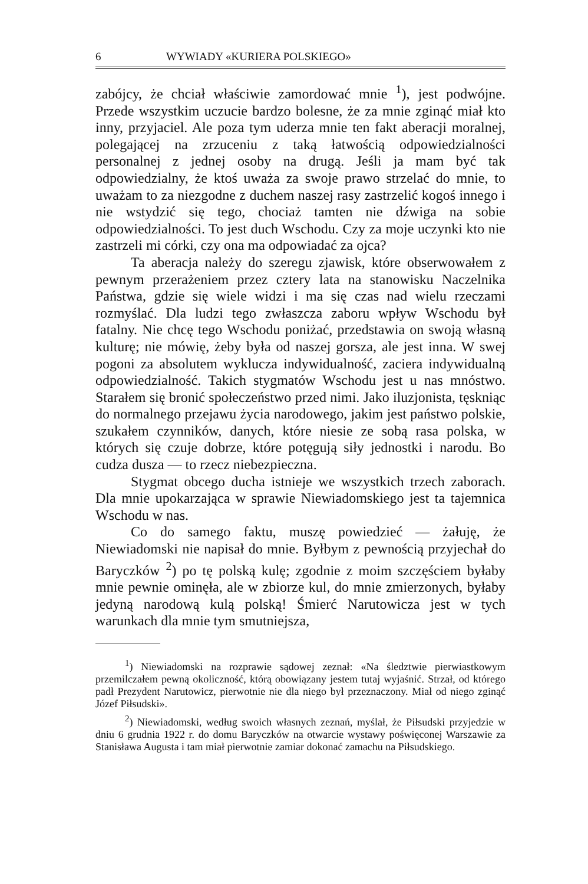6 WYWIADY «KURIERA POLSKIEGO»
zabójcy, że chciał właściwie zamordować mnie <sup>1</sup>), jest podwójne. Przede wszystkim uczucie bardzo bolesne, że za mnie zginąć miał kto inny, przyjaciel. Ale poza tym uderza mnie ten fakt aberacji moralnej, polegającej na zrzuceniu z taką łatwością odpowiedzialności personalnej z jednej osoby na drugą. Jeśli ja mam być tak odpowiedzialny, że ktoś uważa za swoje prawo strzelać do mnie, to uważam to za niezgodne z duchem naszej rasy zastrzelić kogoś innego i nie wstydzić się tego, chociaż tamten nie dźwiga na sobie odpowiedzialności. To jest duch Wschodu. Czy za moje uczynki kto nie zastrzeli mi córki, czy ona ma odpowiadać za ojca?
Ta aberacja należy do szeregu zjawisk, które obserwowałem z pewnym przerażeniem przez cztery lata na stanowisku Naczelnika Państwa, gdzie się wiele widzi i ma się czas nad wielu rzeczami rozmyślać. Dla ludzi tego zwłaszcza zaboru wpływ Wschodu był fatalny. Nie chcę tego Wschodu poniżać, przedstawia on swoją własną kulturę; nie mówię, żeby była od naszej gorsza, ale jest inna. W swej pogoni za absolutem wyklucza indywidualność, zaciera indywidualną odpowiedzialność. Takich stygmatów Wschodu jest u nas mnóstwo. Starałem się bronić społeczeństwo przed nimi. Jako iluzjonista, tęskniąc do normalnego przejawu życia narodowego, jakim jest państwo polskie, szukałem czynników, danych, które niesie ze sobą rasa polska, w których się czuje dobrze, które potęgują siły jednostki i narodu. Bo cudza dusza — to rzecz niebezpieczna.
Stygmat obcego ducha istnieje we wszystkich trzech zaborach. Dla mnie upokarzająca w sprawie Niewiadomskiego jest ta tajemnica Wschodu w nas.
Co do samego faktu, muszę powiedzieć — żałuję, że Niewiadomski nie napisał do mnie. Byłbym z pewnością przyjechał do Baryczków <sup>2</sup>) po tę polską kulę; zgodnie z moim szczęściem byłaby mnie pewnie ominęła, ale w zbiorze kul, do mnie zmierzonych, byłaby jedyną narodową kulą polską! Śmierć Narutowicza jest w tych warunkach dla mnie tym smutniejsza,
<sup>1</sup>) Niewiadomski na rozprawie sądowej zeznał: «Na śledztwie pierwiastkowym przemilczałem pewną okoliczność, którą obowiązany jestem tutaj wyjaśnić. Strzał, od którego padł Prezydent Narutowicz, pierwotnie nie dla niego był przeznaczony. Miał od niego zginąć Józef Piłsudski».
<sup>2</sup>) Niewiadomski, według swoich własnych zeznań, myślał, że Piłsudski przyjedzie w dniu 6 grudnia 1922 r. do domu Baryczków na otwarcie wystawy poświęconej Warszawie za Stanisława Augusta i tam miał pierwotnie zamiar dokonać zamachu na Piłsudskiego.